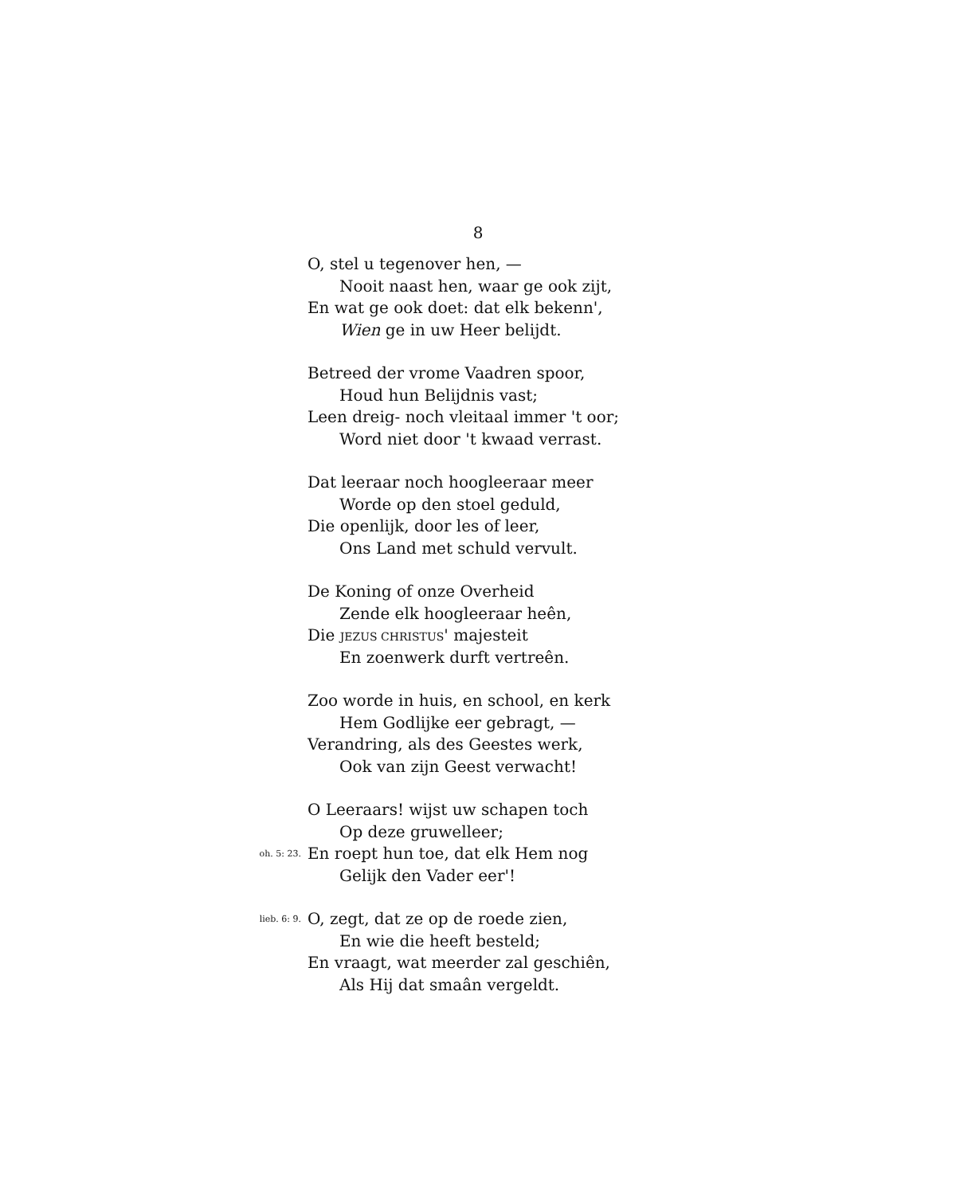8
O, stel u tegenover hen, —
Nooit naast hen, waar ge ook zijt,
En wat ge ook doet: dat elk bekenn',
Wien ge in uw Heer belijdt.
Betreed der vrome Vaadren spoor,
Houd hun Belijdnis vast;
Leen dreig- noch vleitaal immer 't oor;
Word niet door 't kwaad verrast.
Dat leeraar noch hoogleeraar meer
Worde op den stoel geduld,
Die openlijk, door les of leer,
Ons Land met schuld vervult.
De Koning of onze Overheid
Zende elk hoogleeraar heên,
Die JEZUS CHRISTUS' majesteit
En zoenwerk durft vertreên.
Zoo worde in huis, en school, en kerk
Hem Godlijke eer gebragt, —
Verandring, als des Geestes werk,
Ook van zijn Geest verwacht!
O Leeraars! wijst uw schapen toch
Op deze gruwelleer;
oh. 5: 23. En roept hun toe, dat elk Hem nog
Gelijk den Vader eer'!
lieb. 6: 9. O, zegt, dat ze op de roede zien,
En wie die heeft besteld;
En vraagt, wat meerder zal geschiên,
Als Hij dat smaân vergeldt.